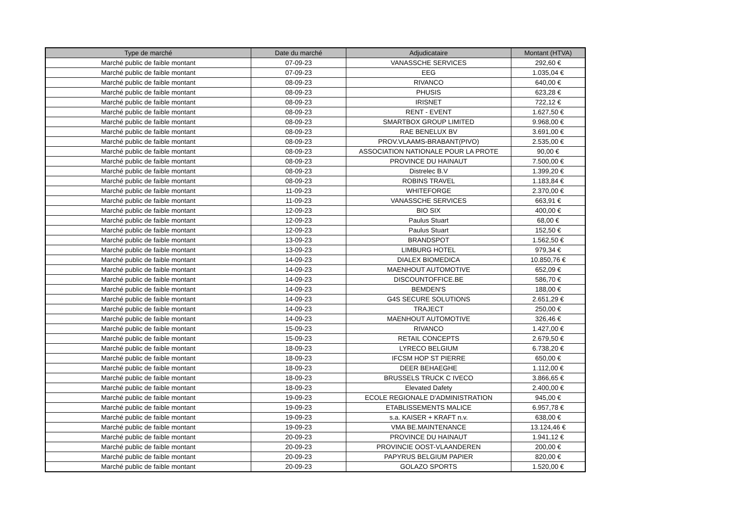| Type de marché | Date du marché | Adjudicataire | Montant (HTVA) |
| --- | --- | --- | --- |
| Marché public de faible montant | 07-09-23 | VANASSCHE SERVICES | 292,60 € |
| Marché public de faible montant | 07-09-23 | EEG | 1.035,04 € |
| Marché public de faible montant | 08-09-23 | RIVANCO | 640,00 € |
| Marché public de faible montant | 08-09-23 | PHUSIS | 623,28 € |
| Marché public de faible montant | 08-09-23 | IRISNET | 722,12 € |
| Marché public de faible montant | 08-09-23 | RENT - EVENT | 1.627,50 € |
| Marché public de faible montant | 08-09-23 | SMARTBOX GROUP LIMITED | 9.968,00 € |
| Marché public de faible montant | 08-09-23 | RAE BENELUX BV | 3.691,00 € |
| Marché public de faible montant | 08-09-23 | PROV.VLAAMS-BRABANT(PIVO) | 2.535,00 € |
| Marché public de faible montant | 08-09-23 | ASSOCIATION NATIONALE POUR LA PROTE | 90,00 € |
| Marché public de faible montant | 08-09-23 | PROVINCE DU HAINAUT | 7.500,00 € |
| Marché public de faible montant | 08-09-23 | Distrelec B.V | 1.399,20 € |
| Marché public de faible montant | 08-09-23 | ROBINS TRAVEL | 1.183,84 € |
| Marché public de faible montant | 11-09-23 | WHITEFORGE | 2.370,00 € |
| Marché public de faible montant | 11-09-23 | VANASSCHE SERVICES | 663,91 € |
| Marché public de faible montant | 12-09-23 | BIO SIX | 400,00 € |
| Marché public de faible montant | 12-09-23 | Paulus Stuart | 68,00 € |
| Marché public de faible montant | 12-09-23 | Paulus Stuart | 152,50 € |
| Marché public de faible montant | 13-09-23 | BRANDSPOT | 1.562,50 € |
| Marché public de faible montant | 13-09-23 | LIMBURG HOTEL | 979,34 € |
| Marché public de faible montant | 14-09-23 | DIALEX BIOMEDICA | 10.850,76 € |
| Marché public de faible montant | 14-09-23 | MAENHOUT AUTOMOTIVE | 652,09 € |
| Marché public de faible montant | 14-09-23 | DISCOUNTOFFICE.BE | 586,70 € |
| Marché public de faible montant | 14-09-23 | BEMDEN'S | 188,00 € |
| Marché public de faible montant | 14-09-23 | G4S SECURE SOLUTIONS | 2.651,29 € |
| Marché public de faible montant | 14-09-23 | TRAJECT | 250,00 € |
| Marché public de faible montant | 14-09-23 | MAENHOUT AUTOMOTIVE | 326,46 € |
| Marché public de faible montant | 15-09-23 | RIVANCO | 1.427,00 € |
| Marché public de faible montant | 15-09-23 | RETAIL CONCEPTS | 2.679,50 € |
| Marché public de faible montant | 18-09-23 | LYRECO BELGIUM | 6.738,20 € |
| Marché public de faible montant | 18-09-23 | IFCSM HOP ST PIERRE | 650,00 € |
| Marché public de faible montant | 18-09-23 | DEER BEHAEGHE | 1.112,00 € |
| Marché public de faible montant | 18-09-23 | BRUSSELS TRUCK C IVECO | 3.866,65 € |
| Marché public de faible montant | 18-09-23 | Elevated Dafety | 2.400,00 € |
| Marché public de faible montant | 19-09-23 | ECOLE REGIONALE D'ADMINISTRATION | 945,00 € |
| Marché public de faible montant | 19-09-23 | ETABLISSEMENTS MALICE | 6.957,78 € |
| Marché public de faible montant | 19-09-23 | s.a. KAISER + KRAFT n.v. | 638,00 € |
| Marché public de faible montant | 19-09-23 | VMA BE.MAINTENANCE | 13.124,46 € |
| Marché public de faible montant | 20-09-23 | PROVINCE DU HAINAUT | 1.941,12 € |
| Marché public de faible montant | 20-09-23 | PROVINCIE OOST-VLAANDEREN | 200,00 € |
| Marché public de faible montant | 20-09-23 | PAPYRUS BELGIUM PAPIER | 820,00 € |
| Marché public de faible montant | 20-09-23 | GOLAZO SPORTS | 1.520,00 € |